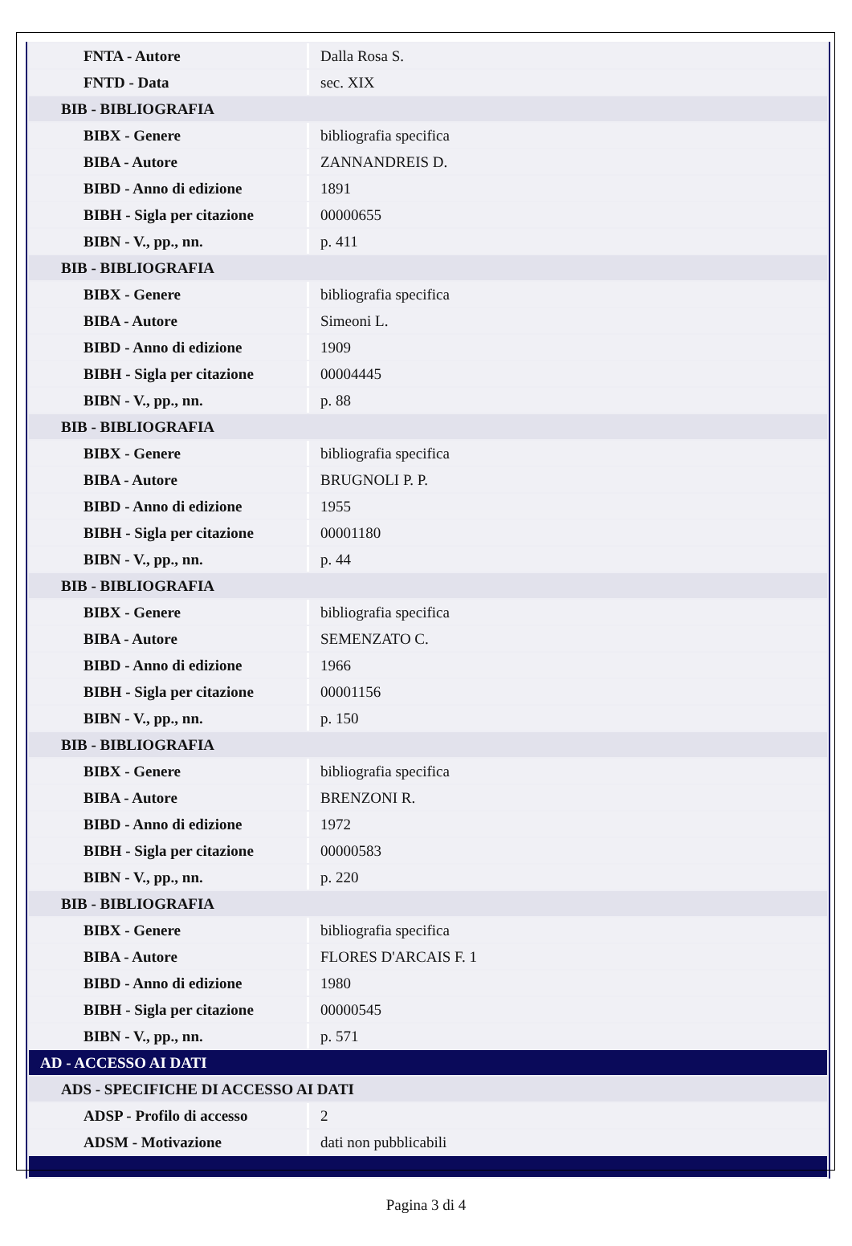| FNTA - Autore | Dalla Rosa S. |
| FNTD - Data | sec. XIX |
| BIB - BIBLIOGRAFIA | |
| BIBX - Genere | bibliografia specifica |
| BIBA - Autore | ZANNANDREIS D. |
| BIBD - Anno di edizione | 1891 |
| BIBH - Sigla per citazione | 00000655 |
| BIBN - V., pp., nn. | p. 411 |
| BIB - BIBLIOGRAFIA | |
| BIBX - Genere | bibliografia specifica |
| BIBA - Autore | Simeoni L. |
| BIBD - Anno di edizione | 1909 |
| BIBH - Sigla per citazione | 00004445 |
| BIBN - V., pp., nn. | p. 88 |
| BIB - BIBLIOGRAFIA | |
| BIBX - Genere | bibliografia specifica |
| BIBA - Autore | BRUGNOLI P. P. |
| BIBD - Anno di edizione | 1955 |
| BIBH - Sigla per citazione | 00001180 |
| BIBN - V., pp., nn. | p. 44 |
| BIB - BIBLIOGRAFIA | |
| BIBX - Genere | bibliografia specifica |
| BIBA - Autore | SEMENZATO C. |
| BIBD - Anno di edizione | 1966 |
| BIBH - Sigla per citazione | 00001156 |
| BIBN - V., pp., nn. | p. 150 |
| BIB - BIBLIOGRAFIA | |
| BIBX - Genere | bibliografia specifica |
| BIBA - Autore | BRENZONI R. |
| BIBD - Anno di edizione | 1972 |
| BIBH - Sigla per citazione | 00000583 |
| BIBN - V., pp., nn. | p. 220 |
| BIB - BIBLIOGRAFIA | |
| BIBX - Genere | bibliografia specifica |
| BIBA - Autore | FLORES D'ARCAIS F. 1 |
| BIBD - Anno di edizione | 1980 |
| BIBH - Sigla per citazione | 00000545 |
| BIBN - V., pp., nn. | p. 571 |
| AD - ACCESSO AI DATI | |
| ADS - SPECIFICHE DI ACCESSO AI DATI | |
| ADSP - Profilo di accesso | 2 |
| ADSM - Motivazione | dati non pubblicabili |
Pagina 3 di 4